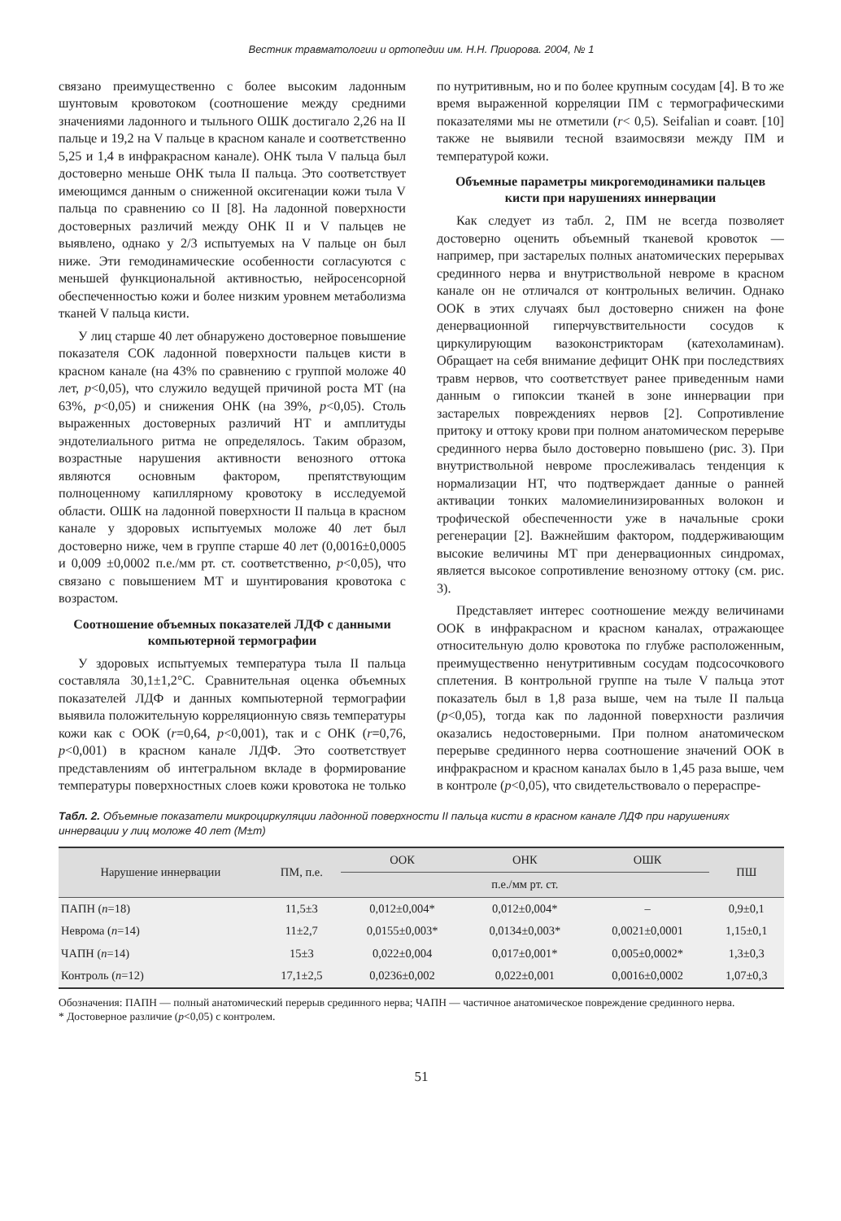Вестник травматологии и ортопедии им. Н.Н. Приорова. 2004, № 1
связано преимущественно с более высоким ладонным шунтовым кровотоком (соотношение между средними значениями ладонного и тыльного ОШК достигало 2,26 на II пальце и 19,2 на V пальце в красном канале и соответственно 5,25 и 1,4 в инфракрасном канале). ОНК тыла V пальца был достоверно меньше ОНК тыла II пальца. Это соответствует имеющимся данным о сниженной оксигенации кожи тыла V пальца по сравнению со II [8]. На ладонной поверхности достоверных различий между ОНК II и V пальцев не выявлено, однако у 2/3 испытуемых на V пальце он был ниже. Эти гемодинамические особенности согласуются с меньшей функциональной активностью, нейросенсорной обеспеченностью кожи и более низким уровнем метаболизма тканей V пальца кисти.
У лиц старше 40 лет обнаружено достоверное повышение показателя СОК ладонной поверхности пальцев кисти в красном канале (на 43% по сравнению с группой моложе 40 лет, p<0,05), что служило ведущей причиной роста МТ (на 63%, p<0,05) и снижения ОНК (на 39%, p<0,05). Столь выраженных достоверных различий НТ и амплитуды эндотелиального ритма не определялось. Таким образом, возрастные нарушения активности венозного оттока являются основным фактором, препятствующим полноценному капиллярному кровотоку в исследуемой области. ОШК на ладонной поверхности II пальца в красном канале у здоровых испытуемых моложе 40 лет был достоверно ниже, чем в группе старше 40 лет (0,0016±0,0005 и 0,009 ±0,0002 п.е./мм рт. ст. соответственно, p<0,05), что связано с повышением МТ и шунтирования кровотока с возрастом.
Соотношение объемных показателей ЛДФ с данными компьютерной термографии
У здоровых испытуемых температура тыла II пальца составляла 30,1±1,2°С. Сравнительная оценка объемных показателей ЛДФ и данных компьютерной термографии выявила положительную корреляционную связь температуры кожи как с ООК (r=0,64, p<0,001), так и с ОНК (r=0,76, p<0,001) в красном канале ЛДФ. Это соответствует представлениям об интегральном вкладе в формирование температуры поверхностных слоев кожи кровотока не только по нутритивным, но и по более крупным сосудам [4]. В то же время выраженной корреляции ПМ с термографическими показателями мы не отметили (r< 0,5). Seifalian и соавт. [10] также не выявили тесной взаимосвязи между ПМ и температурой кожи.
Объемные параметры микрогемодинамики пальцев кисти при нарушениях иннервации
Как следует из табл. 2, ПМ не всегда позволяет достоверно оценить объемный тканевой кровоток — например, при застарелых полных анатомических перерывах срединного нерва и внутриствольной невроме в красном канале он не отличался от контрольных величин. Однако ООК в этих случаях был достоверно снижен на фоне денервационной гиперчувствительности сосудов к циркулирующим вазоконстрикторам (катехоламинам). Обращает на себя внимание дефицит ОНК при последствиях травм нервов, что соответствует ранее приведенным нами данным о гипоксии тканей в зоне иннервации при застарелых повреждениях нервов [2]. Сопротивление притоку и оттоку крови при полном анатомическом перерыве срединного нерва было достоверно повышено (рис. 3). При внутриствольной невроме прослеживалась тенденция к нормализации НТ, что подтверждает данные о ранней активации тонких маломиелинизированных волокон и трофической обеспеченности уже в начальные сроки регенерации [2]. Важнейшим фактором, поддерживающим высокие величины МТ при денервационных синдромах, является высокое сопротивление венозному оттоку (см. рис. 3).
Представляет интерес соотношение между величинами ООК в инфракрасном и красном каналах, отражающее относительную долю кровотока по глубже расположенным, преимущественно ненутритивным сосудам подсосочкового сплетения. В контрольной группе на тыле V пальца этот показатель был в 1,8 раза выше, чем на тыле II пальца (p<0,05), тогда как по ладонной поверхности различия оказались недостоверными. При полном анатомическом перерыве срединного нерва соотношение значений ООК в инфракрасном и красном каналах было в 1,45 раза выше, чем в контроле (p<0,05), что свидетельствовало о перераспре-
Табл. 2. Объемные показатели микроциркуляции ладонной поверхности II пальца кисти в красном канале ЛДФ при нарушениях иннервации у лиц моложе 40 лет (M±m)
| Нарушение иннервации | ПМ, п.е. | ООК | ОНК | ОШК | ПШ |
| --- | --- | --- | --- | --- | --- |
| | | п.е./мм рт. ст. | | | |
| ПАПН ( n =18) | 11,5±3 | 0,012±0,004* | 0,012±0,004* | – | 0,9±0,1 |
| Неврома ( n =14) | 11±2,7 | 0,0155±0,003* | 0,0134±0,003* | 0,0021±0,0001 | 1,15±0,1 |
| ЧАПН ( n =14) | 15±3 | 0,022±0,004 | 0,017±0,001* | 0,005±0,0002* | 1,3±0,3 |
| Контроль ( n =12) | 17,1±2,5 | 0,0236±0,002 | 0,022±0,001 | 0,0016±0,0002 | 1,07±0,3 |
Обозначения: ПАПН — полный анатомический перерыв срединного нерва; ЧАПН — частичное анатомическое повреждение срединного нерва.
* Достоверное различие (p<0,05) с контролем.
51